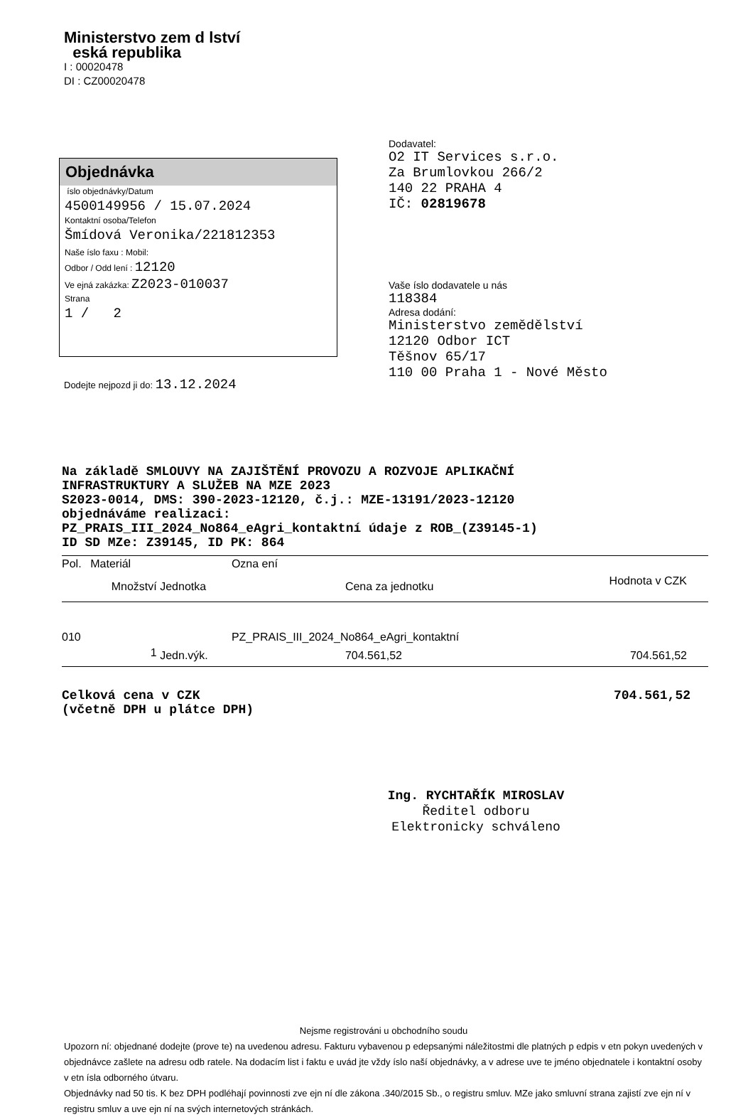Ministerstvo zem d lství
eská republika
I : 00020478
DI : CZ00020478
Objednávka
íslo objednávky/Datum
4500149956 / 15.07.2024
Kontaktní osoba/Telefon
Šmídová Veronika/221812353
Naše íslo faxu : Mobil:
Odbor / Odd lení : 12120
Ve ejná zakázka: Z2023-010037
Strana
1 / 2
Dodavatel:
O2 IT Services s.r.o.
Za Brumlovkou 266/2
140 22 PRAHA 4
IČ: 02819678
Vaše íslo dodavatele u nás
118384
Adresa dodání:
Ministerstvo zemědělství
12120 Odbor ICT
Těšnov 65/17
110 00 Praha 1 - Nové Město
Dodejte nejpozd ji do: 13.12.2024
Na základě SMLOUVY NA ZAJIŠTĚNÍ PROVOZU A ROZVOJE APLIKAČNÍ
INFRASTRUKTURY A SLUŽEB NA MZE 2023
S2023-0014, DMS: 390-2023-12120, č.j.: MZE-13191/2023-12120
objednáváme realizaci:
PZ_PRAIS_III_2024_No864_eAgri_kontaktní údaje z ROB_(Z39145-1)
ID SD MZe: Z39145, ID PK: 864
| Pol. | Materiál | | Ozna ení | |
| --- | --- | --- | --- | --- |
| | Množství | Jednotka | Cena za jednotku | Hodnota v CZK |
| 010 | | | PZ_PRAIS_III_2024_No864_eAgri_kontaktní | |
| | 1 | Jedn.výk. | 704.561,52 | 704.561,52 |
Celková cena v CZK
(včetně DPH u plátce DPH)
704.561,52
Ing. RYCHTAŘÍK MIROSLAV
Ředitel odboru
Elektronicky schváleno
Nejsme registrováni u obchodního soudu
Upozorn ní: objednané dodejte (prove te) na uvedenou adresu. Fakturu vybavenou p edepsanými náležitostmi dle platných p edpis v etn pokyn uvedených v objednávce zašlete na adresu odb ratele. Na dodacím list i faktu e uvád jte vždy íslo naší objednávky, a v adrese uve te jméno objednatele i kontaktní osoby v etn ísla odborného útvaru.
Objednávky nad 50 tis. K bez DPH podléhají povinnosti zve ejn ní dle zákona .340/2015 Sb., o registru smluv. MZe jako smluvní strana zajistí zve ejn ní v registru smluv a uve ejn ní na svých internetových stránkách.